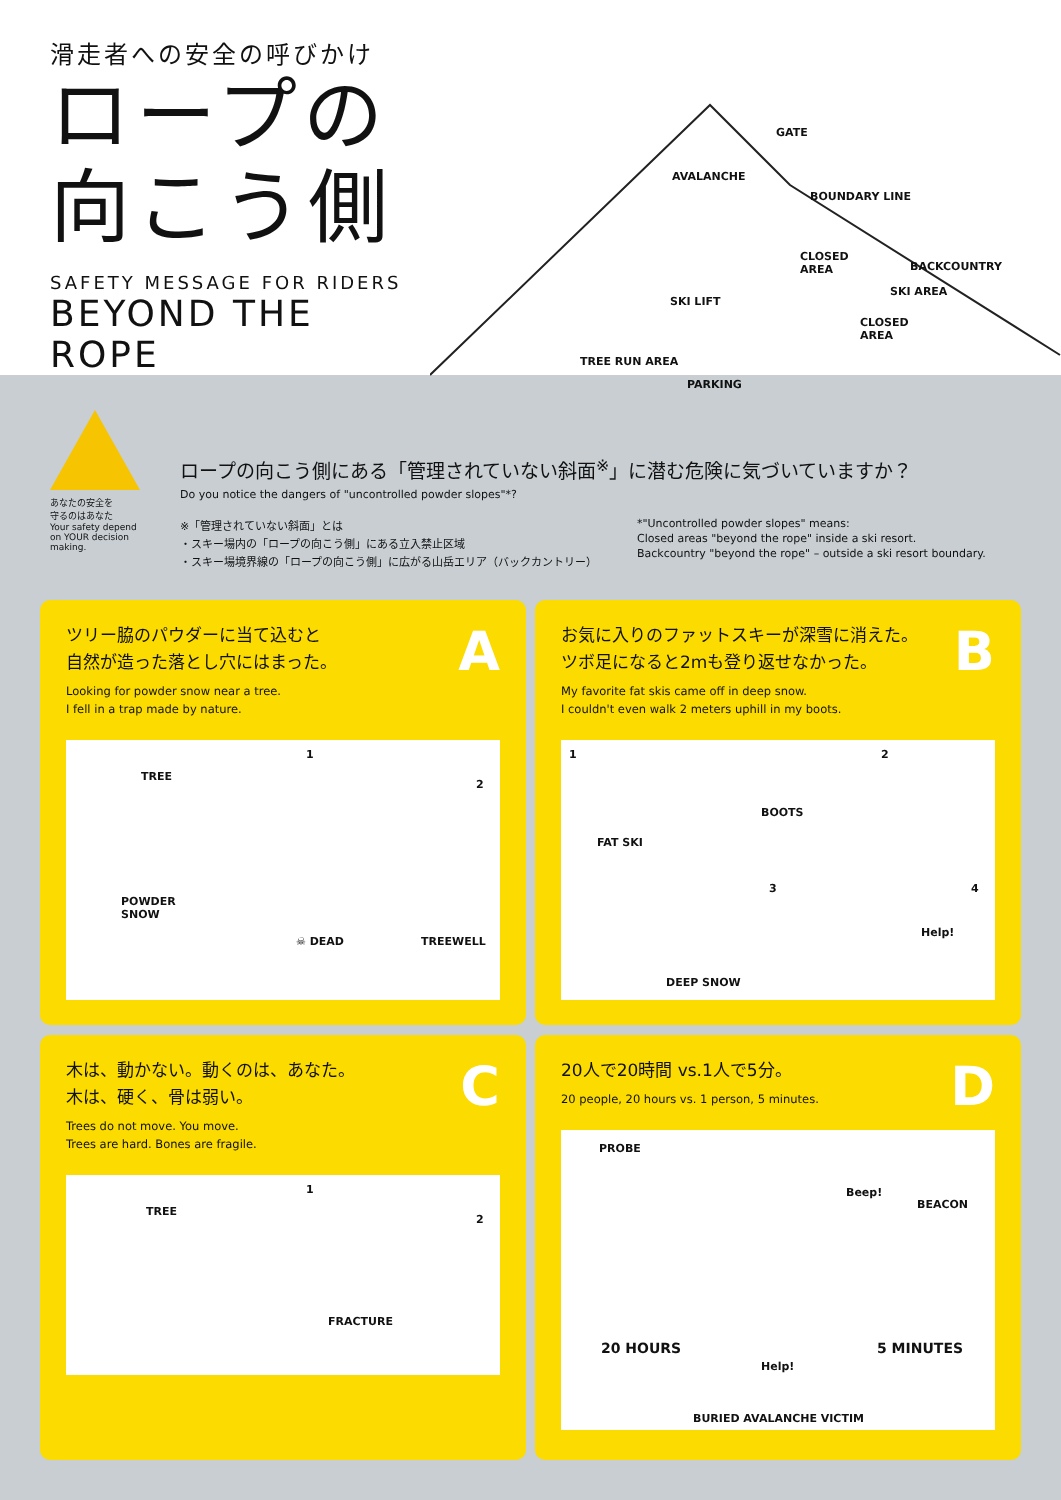滑走者への安全の呼びかけ
ロープの
向こう側
SAFETY MESSAGE FOR RIDERS
BEYOND THE ROPE
GATE
AVALANCHE
BOUNDARY LINE
BACKCOUNTRY
SKI AREA
CLOSED
AREA
CLOSED
AREA
SKI LIFT
TREE RUN AREA
PARKING
あなたの安全を
守るのはあなた
Your safety depend on YOUR decision making.
ロープの向こう側にある「管理されていない斜面<sup>※</sup>」に潜む危険に気づいていますか？
Do you notice the dangers of "uncontrolled powder slopes"*?
※「管理されていない斜面」とは
・スキー場内の「ロープの向こう側」にある立入禁止区域
・スキー場境界線の「ロープの向こう側」に広がる山岳エリア（バックカントリー）
*"Uncontrolled powder slopes" means:
Closed areas "beyond the rope" inside a ski resort.
Backcountry "beyond the rope" – outside a ski resort boundary.
A
ツリー脇のパウダーに当て込むと
自然が造った落とし穴にはまった。
Looking for powder snow near a tree.
I fell in a trap made by nature.
TREE
POWDER
SNOW
1
2
☠ DEAD TREEWELL
B
お気に入りのファットスキーが深雪に消えた。
ツボ足になると2mも登り返せなかった。
My favorite fat skis came off in deep snow.
I couldn't even walk 2 meters uphill in my boots.
1 2
FAT SKI
BOOTS
3 4
DEEP SNOW
Help!
C
木は、動かない。動くのは、あなた。
木は、硬く、骨は弱い。
Trees do not move. You move.
Trees are hard. Bones are fragile.
TREE
1
2
FRACTURE
D
20人で20時間 vs.1人で5分。
20 people, 20 hours vs. 1 person, 5 minutes.
PROBE
Beep!
BEACON
20 HOURS 5 MINUTES
Help!
BURIED AVALANCHE VICTIM